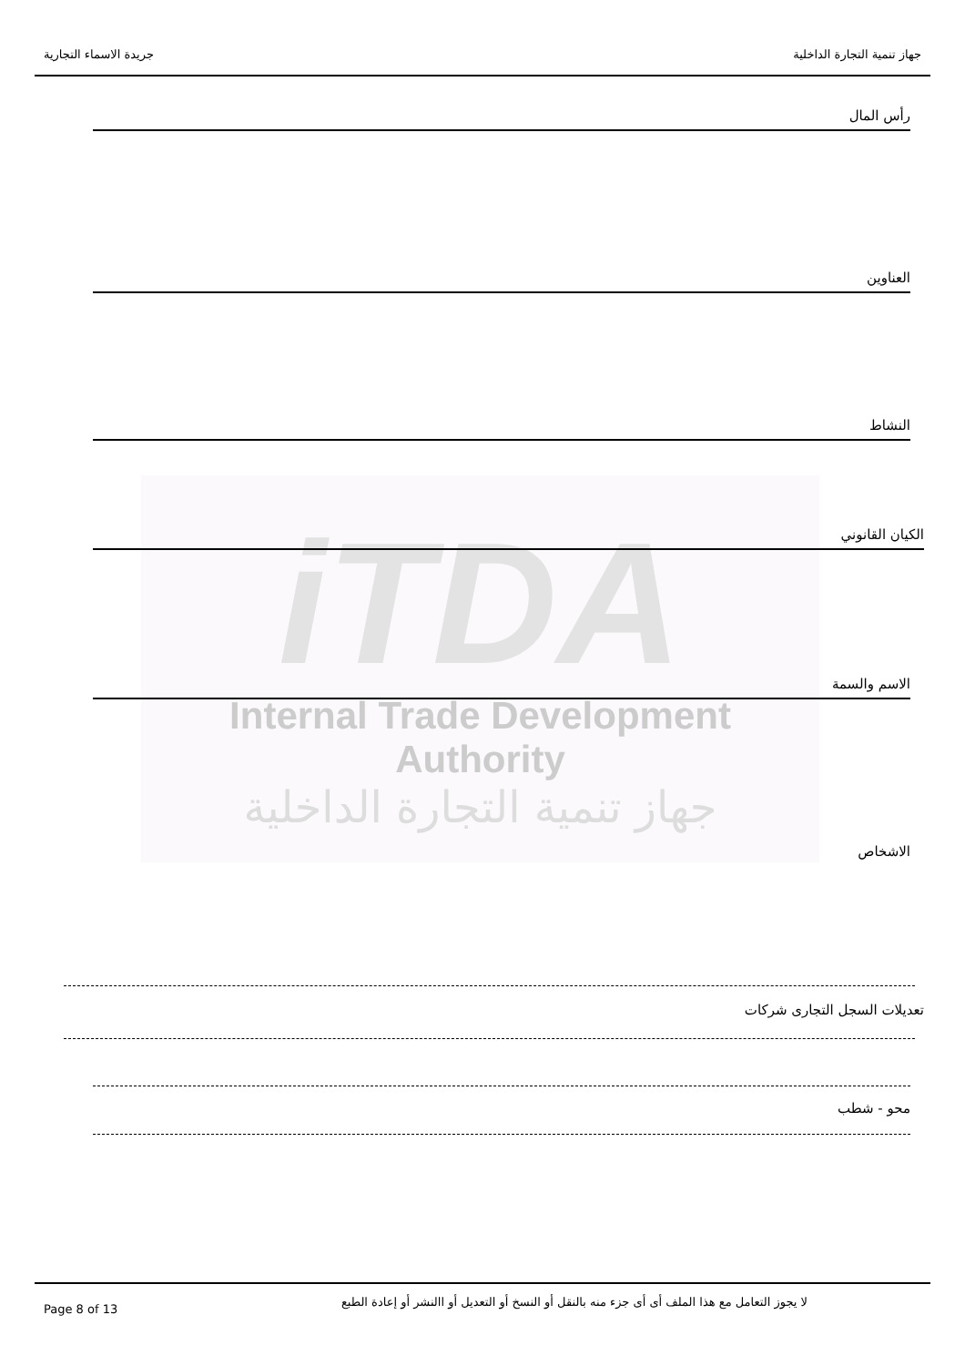جهاز تنمية التجارة الداخلية جريدة الاسماء التجارية
iTDA
Internal Trade Development Authority
جهاز تنمية التجارة الداخلية
رأس المال
العناوين
النشاط
الكيان القانوني
الاسم والسمة
الاشخاص
تعديلات السجل التجارى شركات
محو - شطب
Page 8 of 13 لا يجوز التعامل مع هذا الملف أى أى جزء منه بالنقل أو النسخ أو التعديل أو االنشر أو إعادة الطبع